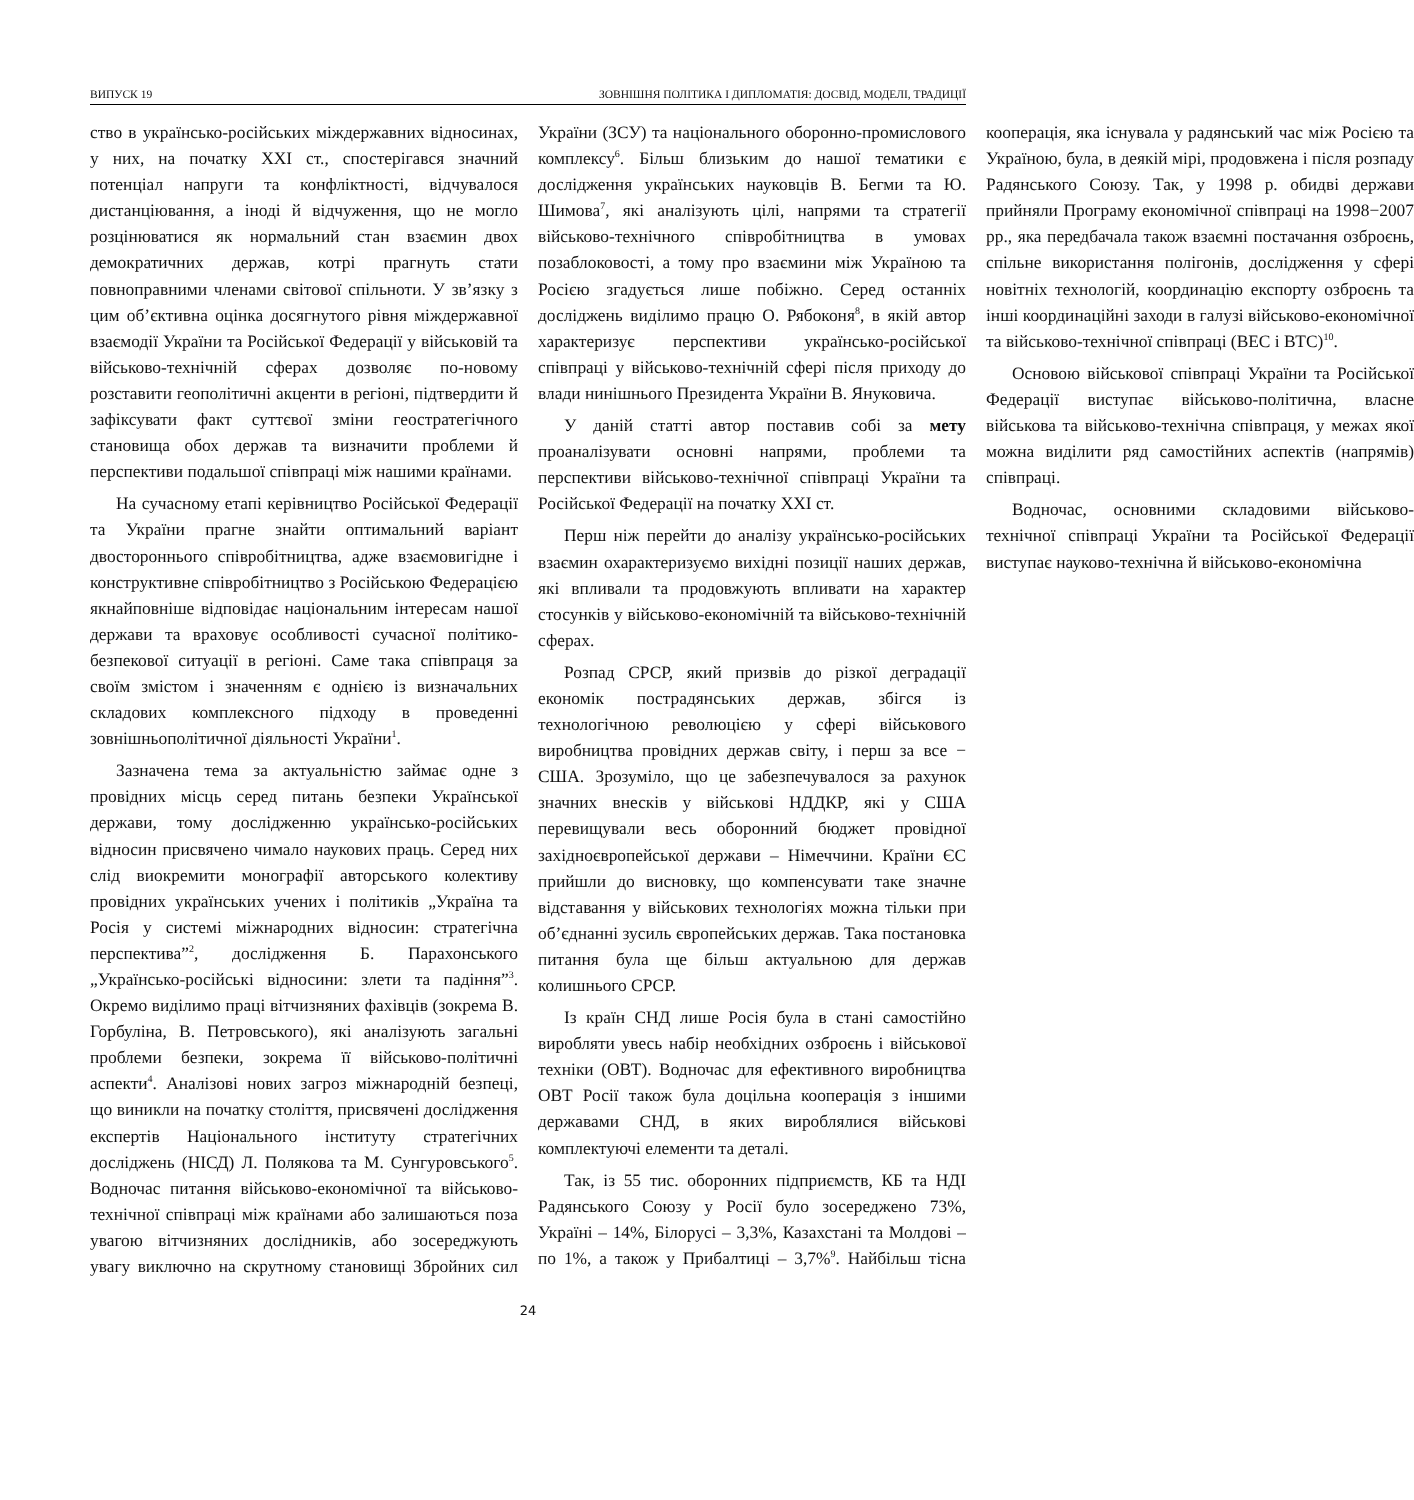ВИПУСК 19 ЗОВНІШНЯ ПОЛІТИКА І ДИПЛОМАТІЯ: ДОСВІД, МОДЕЛІ, ТРАДИЦІЇ
ство в українсько-російських міждержавних відносинах, у них, на початку ХХІ ст., спостерігався значний потенціал напруги та конфліктності, відчувалося дистанціювання, а іноді й відчуження, що не могло розцінюватися як нормальний стан взаємин двох демократичних держав, котрі прагнуть стати повноправними членами світової спільноти. У зв’язку з цим об’єктивна оцінка досягнутого рівня міждержавної взаємодії України та Російської Федерації у військовій та військово-технічній сферах дозволяє по-новому розставити геополітичні акценти в регіоні, підтвердити й зафіксувати факт суттєвої зміни геостратегічного становища обох держав та визначити проблеми й перспективи подальшої співпраці між нашими країнами.
На сучасному етапі керівництво Російської Федерації та України прагне знайти оптимальний варіант двостороннього співробітництва, адже взаємовигідне і конструктивне співробітництво з Російською Федерацією якнайповніше відповідає національним інтересам нашої держави та враховує особливості сучасної політико-безпекової ситуації в регіоні. Саме така співпраця за своїм змістом і значенням є однією із визначальних складових комплексного підходу в проведенні зовнішньополітичної діяльності України<sup>1</sup>.
Зазначена тема за актуальністю займає одне з провідних місць серед питань безпеки Української держави, тому дослідженню українсько-російських відносин присвячено чимало наукових праць. Серед них слід виокремити монографії авторського колективу провідних українських учених і політиків „Україна та Росія у системі міжнародних відносин: стратегічна перспектива”<sup>2</sup>, дослідження Б. Парахонського „Українсько-російські відносини: злети та падіння”<sup>3</sup>. Окремо виділимо праці вітчизняних фахівців (зокрема В. Горбуліна, В. Петровського), які аналізують загальні проблеми безпеки, зокрема її військово-політичні аспекти<sup>4</sup>. Аналізові нових загроз міжнародній безпеці, що виникли на початку століття, присвячені дослідження експертів Національного інституту стратегічних досліджень (НІСД) Л. Полякова та М. Сунгуровського<sup>5</sup>. Водночас питання військово-економічної та військово-технічної співпраці між країнами або залишаються поза увагою вітчизняних дослідників, або зосереджують увагу виключно на скрутному становищі Збройних сил України (ЗСУ) та національного оборонно-промислового комплексу<sup>6</sup>. Більш близьким до нашої тематики є дослідження українських науковців В. Бегми та Ю. Шимова<sup>7</sup>, які аналізують цілі, напрями та стратегії військово-технічного співробітництва в умовах позаблоковості, а тому про взаємини між Україною та Росією згадується лише побіжно. Серед останніх досліджень виділимо працю О. Рябоконя<sup>8</sup>, в якій автор характеризує перспективи українсько-російської співпраці у військово-технічній сфері після приходу до влади нинішнього Президента України В. Януковича.
У даній статті автор поставив собі за мету проаналізувати основні напрями, проблеми та перспективи військово-технічної співпраці України та Російської Федерації на початку ХХІ ст.
Перш ніж перейти до аналізу українсько-російських взаємин охарактеризуємо вихідні позиції наших держав, які впливали та продовжують впливати на характер стосунків у військово-економічній та військово-технічній сферах.
Розпад СРСР, який призвів до різкої деградації економік пострадянських держав, збігся із технологічною революцією у сфері військового виробництва провідних держав світу, і перш за все − США. Зрозуміло, що це забезпечувалося за рахунок значних внесків у військові НДДКР, які у США перевищували весь оборонний бюджет провідної західноєвропейської держави – Німеччини. Країни ЄС прийшли до висновку, що компенсувати таке значне відставання у військових технологіях можна тільки при об’єднанні зусиль європейських держав. Така постановка питання була ще більш актуальною для держав колишнього СРСР.
Із країн СНД лише Росія була в стані самостійно виробляти увесь набір необхідних озброєнь і військової техніки (ОВТ). Водночас для ефективного виробництва ОВТ Росії також була доцільна кооперація з іншими державами СНД, в яких вироблялися військові комплектуючі елементи та деталі.
Так, із 55 тис. оборонних підприємств, КБ та НДІ Радянського Союзу у Росії було зосереджено 73%, Україні – 14%, Білорусі – 3,3%, Казахстані та Молдові – по 1%, а також у Прибалтиці – 3,7%<sup>9</sup>. Найбільш тісна кооперація, яка існувала у радянський час між Росією та Україною, була, в деякій мірі, продовжена і після розпаду Радянського Союзу. Так, у 1998 р. обидві держави прийняли Програму економічної співпраці на 1998−2007 рр., яка передбачала також взаємні постачання озброєнь, спільне використання полігонів, дослідження у сфері новітніх технологій, координацію експорту озброєнь та інші координаційні заходи в галузі військово-економічної та військово-технічної співпраці (ВЕС і ВТС)<sup>10</sup>.
Основою військової співпраці України та Російської Федерації виступає військово-політична, власне військова та військово-технічна співпраця, у межах якої можна виділити ряд самостійних аспектів (напрямів) співпраці.
Водночас, основними складовими військово-технічної співпраці України та Російської Федерації виступає науково-технічна й військово-економічна
24